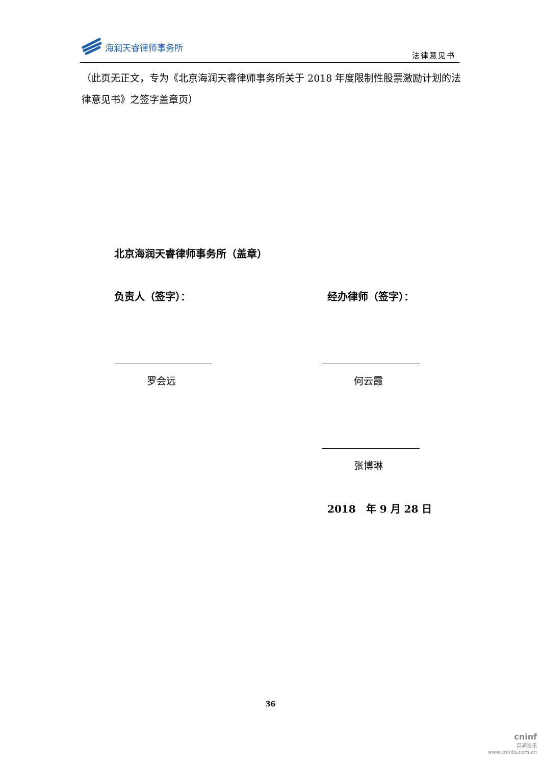海润天睿律师事务所
法律意见书
（此页无正文，专为《北京海润天睿律师事务所关于 2018 年度限制性股票激励计划的法律意见书》之签字盖章页）
北京海润天睿律师事务所（盖章）
负责人（签字）： 经办律师（签字）：
罗会远 何云霞
张博琳
2018　年 9 月 28 日
36
cninf
巨潮资讯
www.cninfo.com.cn